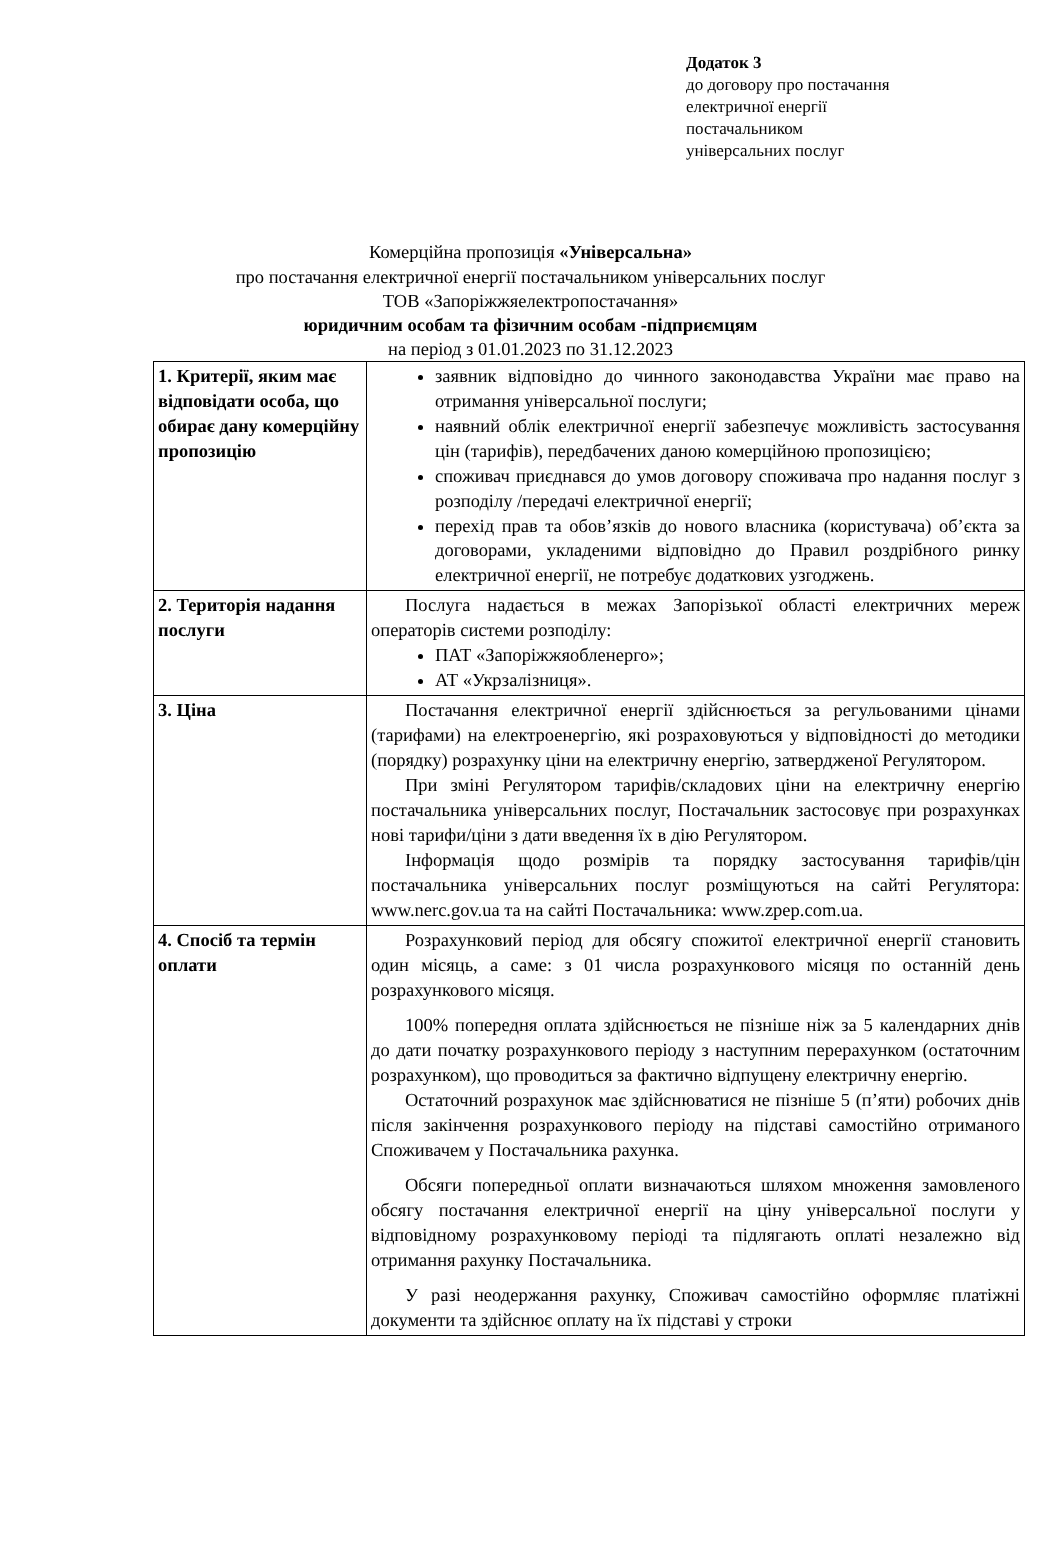Додаток 3
до договору про постачання
електричної енергії
постачальником
універсальних послуг
Комерційна пропозиція «Універсальна»
про постачання електричної енергії постачальником універсальних послуг
ТОВ «Запоріжжяелектропостачання»
юридичним особам та фізичним особам -підприємцям
на період з 01.01.2023 по 31.12.2023
| 1. Критерії, яким має відповідати особа, що обирає дану комерційну пропозицію | заявник відповідно до чинного законодавства України має право на отримання універсальної послуги; наявний облік електричної енергії забезпечує можливість застосування цін (тарифів), передбачених даною комерційною пропозицією; споживач приєднався до умов договору споживача про надання послуг з розподілу /передачі електричної енергії; перехід прав та обов’язків до нового власника (користувача) об’єкта за договорами, укладеними відповідно до Правил роздрібного ринку електричної енергії, не потребує додаткових узгоджень. |
| 2. Територія надання послуги | Послуга надається в межах Запорізької області електричних мереж операторів системи розподілу: ПАТ «Запоріжжяобленерго»; АТ «Укрзалізниця». |
| 3. Ціна | Постачання електричної енергії здійснюється за регульованими цінами (тарифами) на електроенергію, які розраховуються у відповідності до методики (порядку) розрахунку ціни на електричну енергію, затвердженої Регулятором. При зміні Регулятором тарифів/складових ціни на електричну енергію постачальника універсальних послуг, Постачальник застосовує при розрахунках нові тарифи/ціни з дати введення їх в дію Регулятором. Інформація щодо розмірів та порядку застосування тарифів/цін постачальника універсальних послуг розміщуються на сайті Регулятора: www.nerc.gov.ua та на сайті Постачальника: www.zpep.com.ua. |
| 4. Спосіб та термін оплати | Розрахунковий період для обсягу спожитої електричної енергії становить один місяць, а саме: з 01 числа розрахункового місяця по останній день розрахункового місяця. 100% попередня оплата здійснюється не пізніше ніж за 5 календарних днів до дати початку розрахункового періоду з наступним перерахунком (остаточним розрахунком), що проводиться за фактично відпущену електричну енергію. Остаточний розрахунок має здійснюватися не пізніше 5 (п’яти) робочих днів після закінчення розрахункового періоду на підставі самостійно отриманого Споживачем у Постачальника рахунка. Обсяги попередньої оплати визначаються шляхом множення замовленого обсягу постачання електричної енергії на ціну універсальної послуги у відповідному розрахунковому періоді та підлягають оплаті незалежно від отримання рахунку Постачальника. У разі неодержання рахунку, Споживач самостійно оформляє платіжні документи та здійснює оплату на їх підставі у строки |